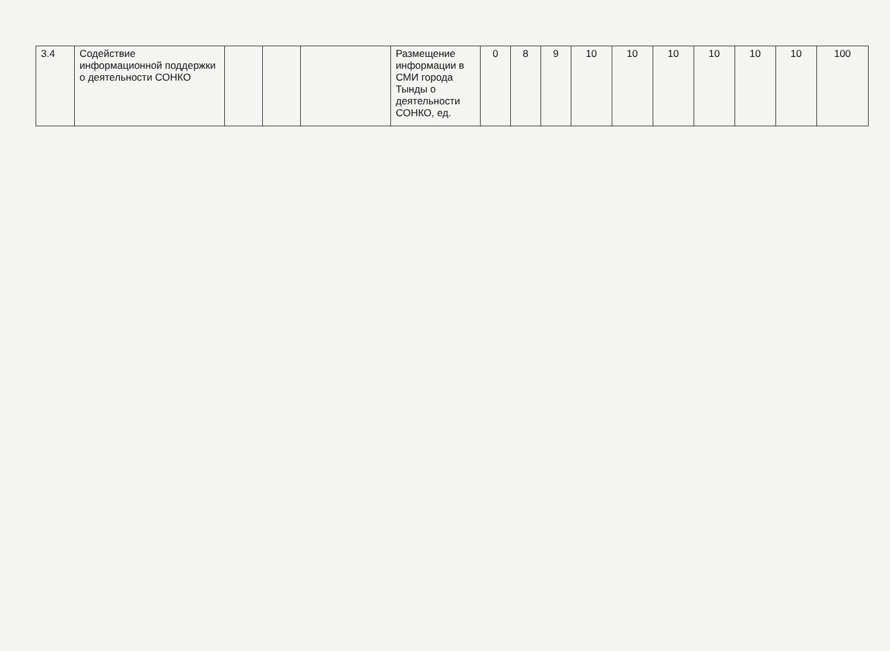| 3.4 | Содействие информационной поддержки о деятельности СОНКО | | | | Размещение информации в СМИ города Тынды о деятельности СОНКО, ед. | 0 | 8 | 9 | 10 | 10 | 10 | 10 | 10 | 10 | 100 |